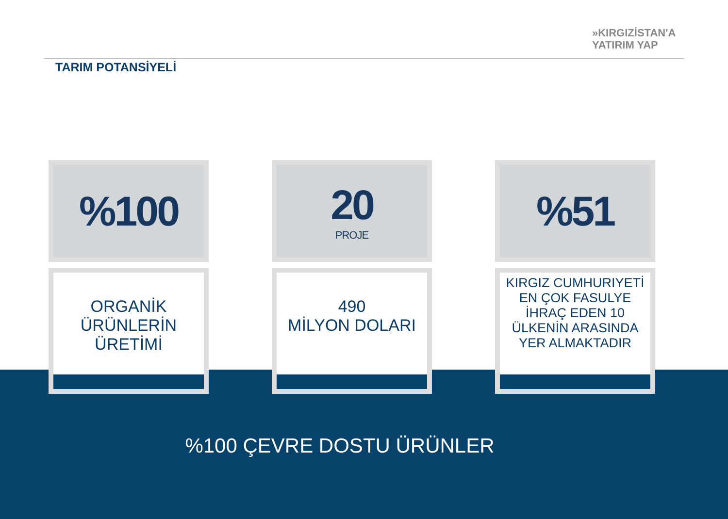»KIRGIZİSTAN'A
YATIRIM YAP
TARIM POTANSİYELİ
%100
ORGANİK
ÜRÜNLERİN
ÜRETİMİ
20
PROJE
490
MİLYON DOLARI
%51
KIRGIZ CUMHURIYETİ
EN ÇOK FASULYE
İHRAÇ EDEN 10
ÜLKENİN ARASINDA
YER ALMAKTADIR
%100 ÇEVRE DOSTU ÜRÜNLER